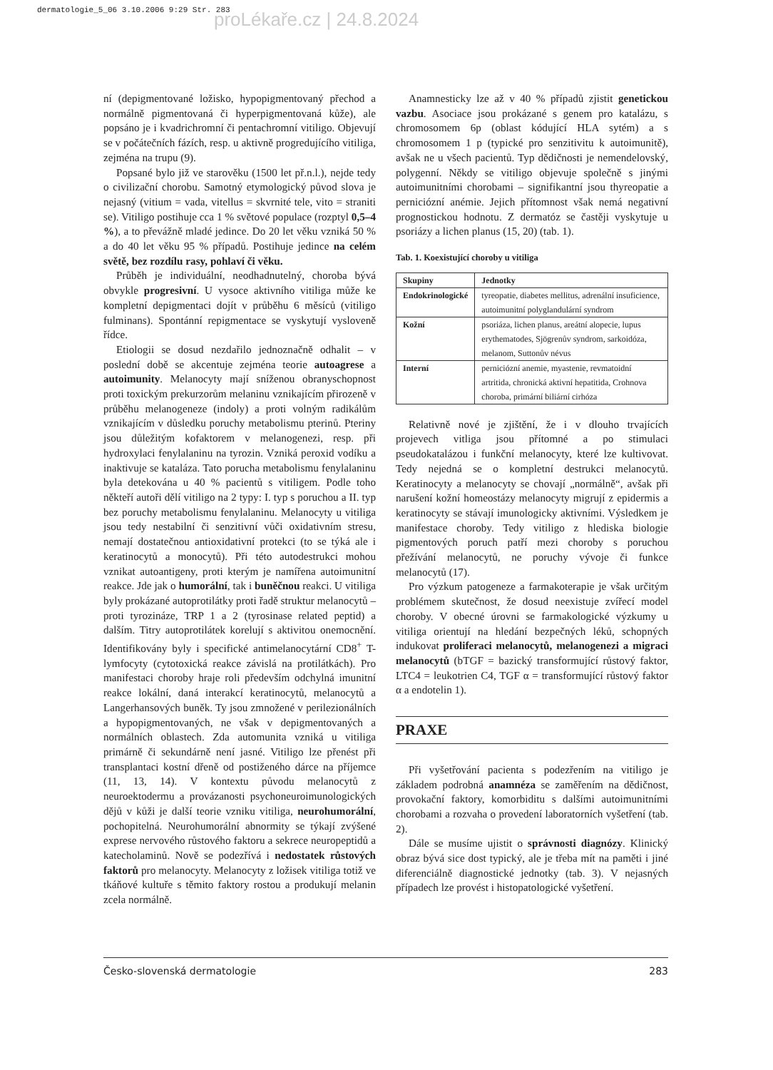dermatologie_5_06 3.10.2006 9:29 Str. 283
proLékaře.cz | 24.8.2024
ní (depigmentované ložisko, hypopigmentovaný přechod a normálně pigmentovaná či hyperpigmentovaná kůže), ale popsáno je i kvadrichromní či pentachromní vitiligo. Objevují se v počátečních fázích, resp. u aktivně progredujícího vitiliga, zejména na trupu (9).
Popsané bylo již ve starověku (1500 let př.n.l.), nejde tedy o civilizační chorobu. Samotný etymologický původ slova je nejasný (vitium = vada, vitellus = skvrnité tele, vito = straniti se). Vitiligo postihuje cca 1 % světové populace (rozptyl 0,5–4 %), a to převážně mladé jedince. Do 20 let věku vzniká 50 % a do 40 let věku 95 % případů. Postihuje jedince na celém světě, bez rozdílu rasy, pohlaví či věku.
Průběh je individuální, neodhadnutelný, choroba bývá obvykle progresivní. U vysoce aktivního vitiliga může ke kompletní depigmentaci dojít v průběhu 6 měsíců (vitiligo fulminans). Spontánní repigmentace se vyskytují vysloveně řídce.
Etiologii se dosud nezdařilo jednoznačně odhalit – v poslední době se akcentuje zejména teorie autoagrese a autoimunity. Melanocyty mají sníženou obranyschopnost proti toxickým prekurzorům melaninu vznikajícím přirozeně v průběhu melanogeneze (indoly) a proti volným radikálům vznikajícím v důsledku poruchy metabolismu pterinů. Pteriny jsou důležitým kofaktorem v melanogenezi, resp. při hydroxylaci fenylalaninu na tyrozin. Vzniká peroxid vodíku a inaktivuje se kataláza. Tato porucha metabolismu fenylalaninu byla detekována u 40 % pacientů s vitiligem. Podle toho někteří autoři dělí vitiligo na 2 typy: I. typ s poruchou a II. typ bez poruchy metabolismu fenylalaninu. Melanocyty u vitiliga jsou tedy nestabilní či senzitivní vůči oxidativním stresu, nemají dostatečnou antioxidativní protekci (to se týká ale i keratinocytů a monocytů). Při této autodestrukci mohou vznikat autoantigeny, proti kterým je namířena autoimunitní reakce. Jde jak o humorální, tak i buněčnou reakci. U vitiliga byly prokázané autoprotilátky proti řadě struktur melanocytů – proti tyrozináze, TRP 1 a 2 (tyrosinase related peptid) a dalším. Titry autoprotilátek korelují s aktivitou onemocnění. Identifikovány byly i specifické antimelanocytární CD8<sup>+</sup> T-lymfocyty (cytotoxická reakce závislá na protilátkách). Pro manifestaci choroby hraje roli především odchylná imunitní reakce lokální, daná interakcí keratinocytů, melanocytů a Langerhansových buněk. Ty jsou zmnožené v perilezionálních a hypopigmentovaných, ne však v depigmentovaných a normálních oblastech. Zda automunita vzniká u vitiliga primárně či sekundárně není jasné. Vitiligo lze přenést při transplantaci kostní dřeně od postiženého dárce na příjemce (11, 13, 14). V kontextu původu melanocytů z neuroektodermu a provázanosti psychoneuroimunologických dějů v kůži je další teorie vzniku vitiliga, neurohumorální, pochopitelná. Neurohumorální abnormity se týkají zvýšené exprese nervového růstového faktoru a sekrece neuropeptidů a katecholaminů. Nově se podezřívá i nedostatek růstových faktorů pro melanocyty. Melanocyty z ložisek vitiliga totiž ve tkáňové kultuře s těmito faktory rostou a produkují melanin zcela normálně.
Anamnesticky lze až v 40 % případů zjistit genetickou vazbu. Asociace jsou prokázané s genem pro katalázu, s chromosomem 6p (oblast kódující HLA sytém) a s chromosomem 1 p (typické pro senzitivitu k autoimunitě), avšak ne u všech pacientů. Typ dědičnosti je nemendelovský, polygenní. Někdy se vitiligo objevuje společně s jinými autoimunitními chorobami – signifikantní jsou thyreopatie a perniciózní anémie. Jejich přítomnost však nemá negativní prognostickou hodnotu. Z dermatóz se častěji vyskytuje u psoriázy a lichen planus (15, 20) (tab. 1).
Tab. 1. Koexistující choroby u vitiliga
| Skupiny | Jednotky |
| --- | --- |
| Endokrinologické | tyreopatie, diabetes mellitus, adrenální insuficience, autoimunitní polyglandulární syndrom |
| Kožní | psoriáza, lichen planus, areátní alopecie, lupus erythematodes, Sjögrenův syndrom, sarkoidóza, melanom, Suttonův névus |
| Interní | perniciózní anemie, myastenie, revmatoidní artritida, chronická aktivní hepatitida, Crohnova choroba, primární biliární cirhóza |
Relativně nové je zjištění, že i v dlouho trvajících projevech vitliga jsou přítomné a po stimulaci pseudokatalázou i funkční melanocyty, které lze kultivovat. Tedy nejedná se o kompletní destrukci melanocytů. Keratinocyty a melanocyty se chovají „normálně“, avšak při narušení kožní homeostázy melanocyty migrují z epidermis a keratinocyty se stávají imunologicky aktivními. Výsledkem je manifestace choroby. Tedy vitiligo z hlediska biologie pigmentových poruch patří mezi choroby s poruchou přežívání melanocytů, ne poruchy vývoje či funkce melanocytů (17).
Pro výzkum patogeneze a farmakoterapie je však určitým problémem skutečnost, že dosud neexistuje zvířecí model choroby. V obecné úrovni se farmakologické výzkumy u vitiliga orientují na hledání bezpečných léků, schopných indukovat proliferaci melanocytů, melanogenezi a migraci melanocytů (bTGF = bazický transformující růstový faktor, LTC4 = leukotrien C4, TGF α = transformující růstový faktor α a endotelin 1).
PRAXE
Při vyšetřování pacienta s podezřením na vitiligo je základem podrobná anamnéza se zaměřením na dědičnost, provokační faktory, komorbiditu s dalšími autoimunitními chorobami a rozvaha o provedení laboratorních vyšetření (tab. 2).
Dále se musíme ujistit o správnosti diagnózy. Klinický obraz bývá sice dost typický, ale je třeba mít na paměti i jiné diferenciálně diagnostické jednotky (tab. 3). V nejasných případech lze provést i histopatologické vyšetření.
Česko-slovenská dermatologie 283